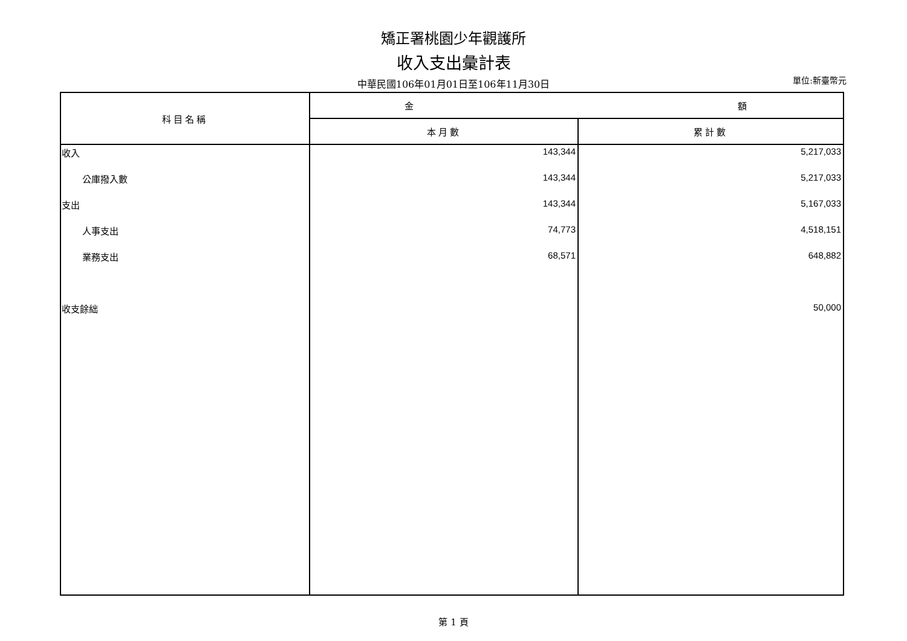矯正署桃園少年觀護所
收入支出彙計表
中華民國106年01月01日至106年11月30日
單位:新臺幣元
| 科目名稱 | 金 額 | |
| --- | --- | --- |
| | 本月數 | 累計數 |
| 收入 | 143,344 | 5,217,033 |
| 公庫撥入數 | 143,344 | 5,217,033 |
| 支出 | 143,344 | 5,167,033 |
| 人事支出 | 74,773 | 4,518,151 |
| 業務支出 | 68,571 | 648,882 |
| 收支餘絀 | | 50,000 |
第 1 頁